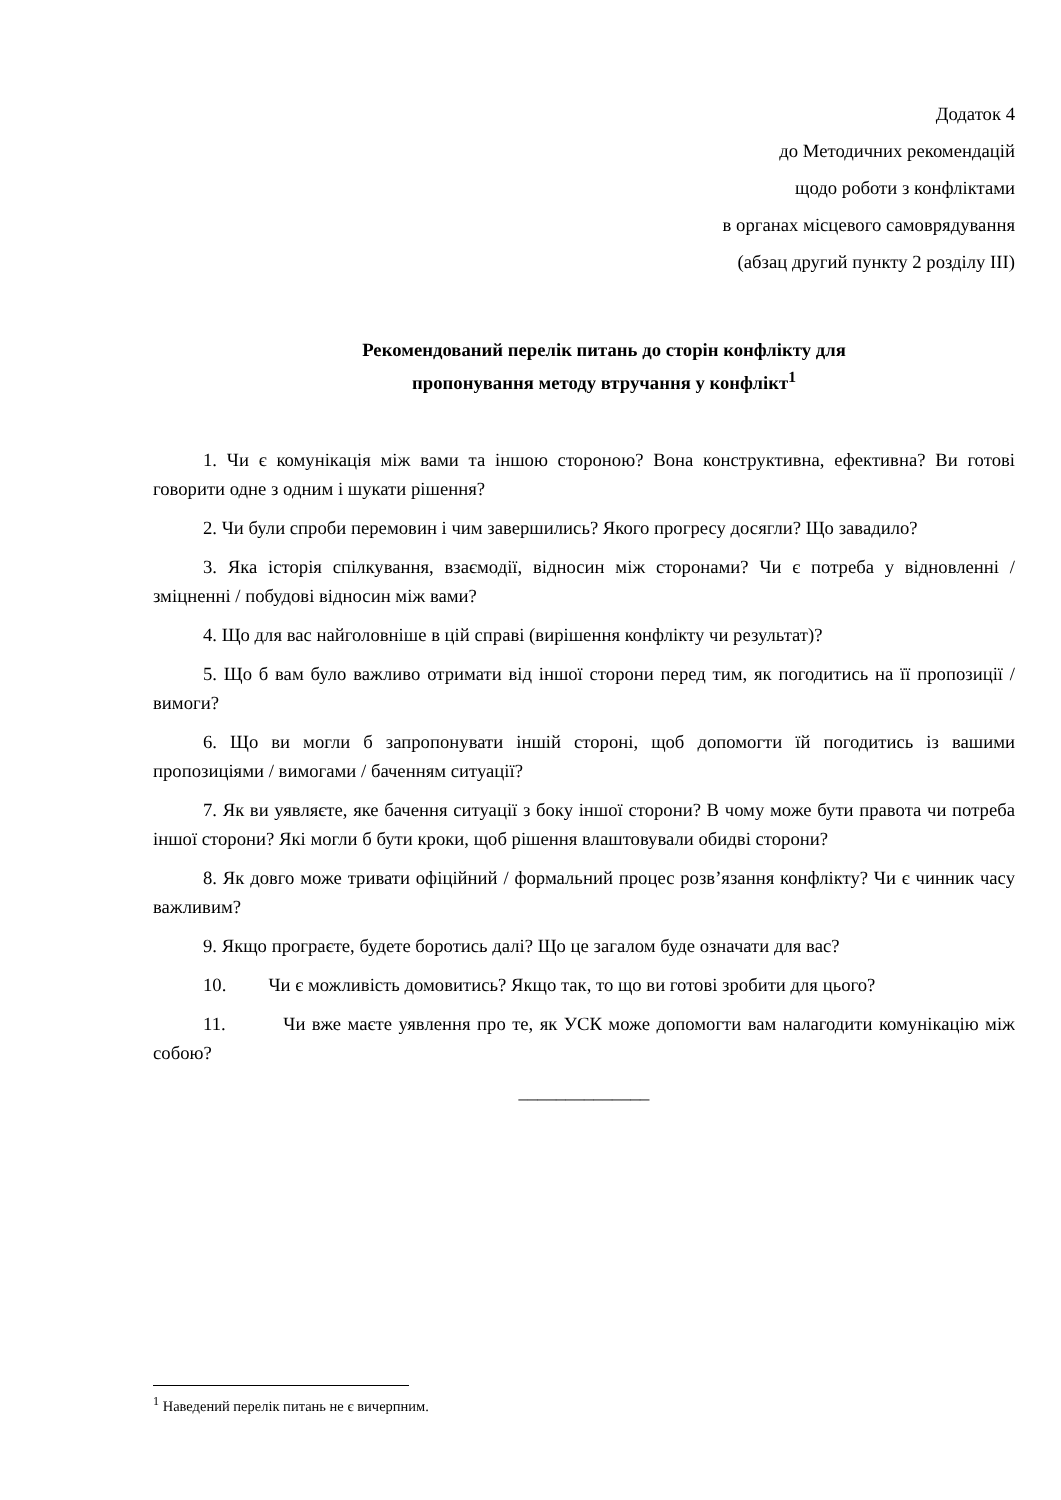Додаток 4
до Методичних рекомендацій
щодо роботи з конфліктами
в органах місцевого самоврядування
(абзац другий пункту 2 розділу ІІІ)
Рекомендований перелік питань до сторін конфлікту для
пропонування методу втручання у конфлікт<sup>1</sup>
1. Чи є комунікація між вами та іншою стороною? Вона конструктивна, ефективна? Ви готові говорити одне з одним і шукати рішення?
2. Чи були спроби перемовин і чим завершились? Якого прогресу досягли? Що завадило?
3. Яка історія спілкування, взаємодії, відносин між сторонами? Чи є потреба у відновленні / зміцненні / побудові відносин між вами?
4. Що для вас найголовніше в цій справі (вирішення конфлікту чи результат)?
5. Що б вам було важливо отримати від іншої сторони перед тим, як погодитись на її пропозиції / вимоги?
6. Що ви могли б запропонувати іншій стороні, щоб допомогти їй погодитись із вашими пропозиціями / вимогами / баченням ситуації?
7. Як ви уявляєте, яке бачення ситуації з боку іншої сторони? В чому може бути правота чи потреба іншої сторони? Які могли б бути кроки, щоб рішення влаштовували обидві сторони?
8. Як довго може тривати офіційний / формальний процес розв’язання конфлікту? Чи є чинник часу важливим?
9. Якщо програєте, будете боротись далі? Що це загалом буде означати для вас?
10. Чи є можливість домовитись? Якщо так, то що ви готові зробити для цього?
11. Чи вже маєте уявлення про те, як УСК може допомогти вам налагодити комунікацію між собою?
______________
<sup>1</sup> Наведений перелік питань не є вичерпним.